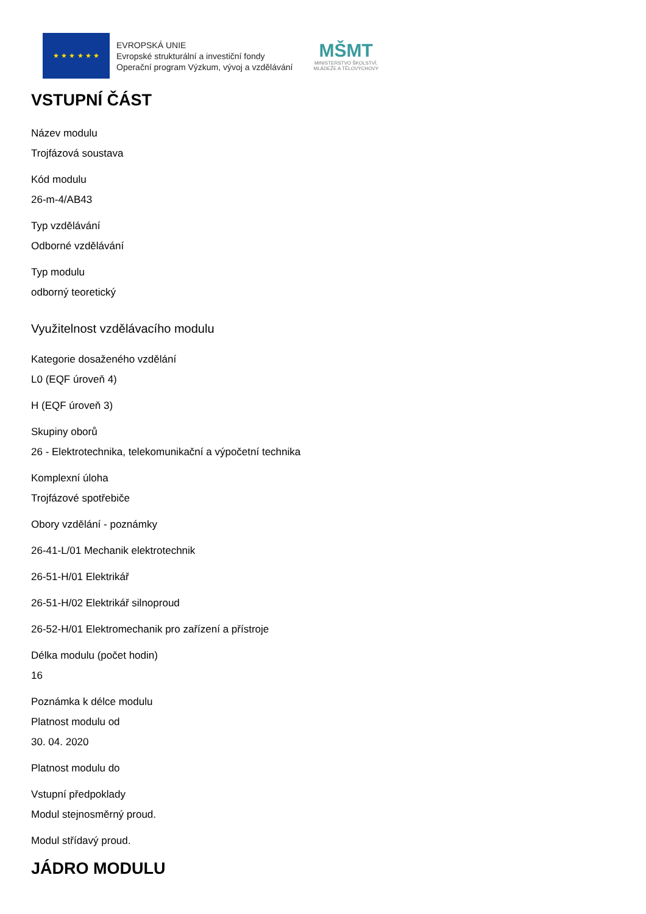★ ★ ★ ★ ★ ★
EVROPSKÁ UNIE
Evropské strukturální a investiční fondy
Operační program Výzkum, vývoj a vzdělávání
MŠMT
MINISTERSTVO ŠKOLSTVÍ,
MLÁDEŽE A TĚLOVÝCHOVY
VSTUPNÍ ČÁST
Název modulu
Trojfázová soustava
Kód modulu
26-m-4/AB43
Typ vzdělávání
Odborné vzdělávání
Typ modulu
odborný teoretický
Využitelnost vzdělávacího modulu
Kategorie dosaženého vzdělání
L0 (EQF úroveň 4)
H (EQF úroveň 3)
Skupiny oborů
26 - Elektrotechnika, telekomunikační a výpočetní technika
Komplexní úloha
Trojfázové spotřebiče
Obory vzdělání - poznámky
26-41-L/01 Mechanik elektrotechnik
26-51-H/01 Elektrikář
26-51-H/02 Elektrikář silnoproud
26-52-H/01 Elektromechanik pro zařízení a přístroje
Délka modulu (počet hodin)
16
Poznámka k délce modulu
Platnost modulu od
30. 04. 2020
Platnost modulu do
Vstupní předpoklady
Modul stejnosměrný proud.
Modul střídavý proud.
JÁDRO MODULU